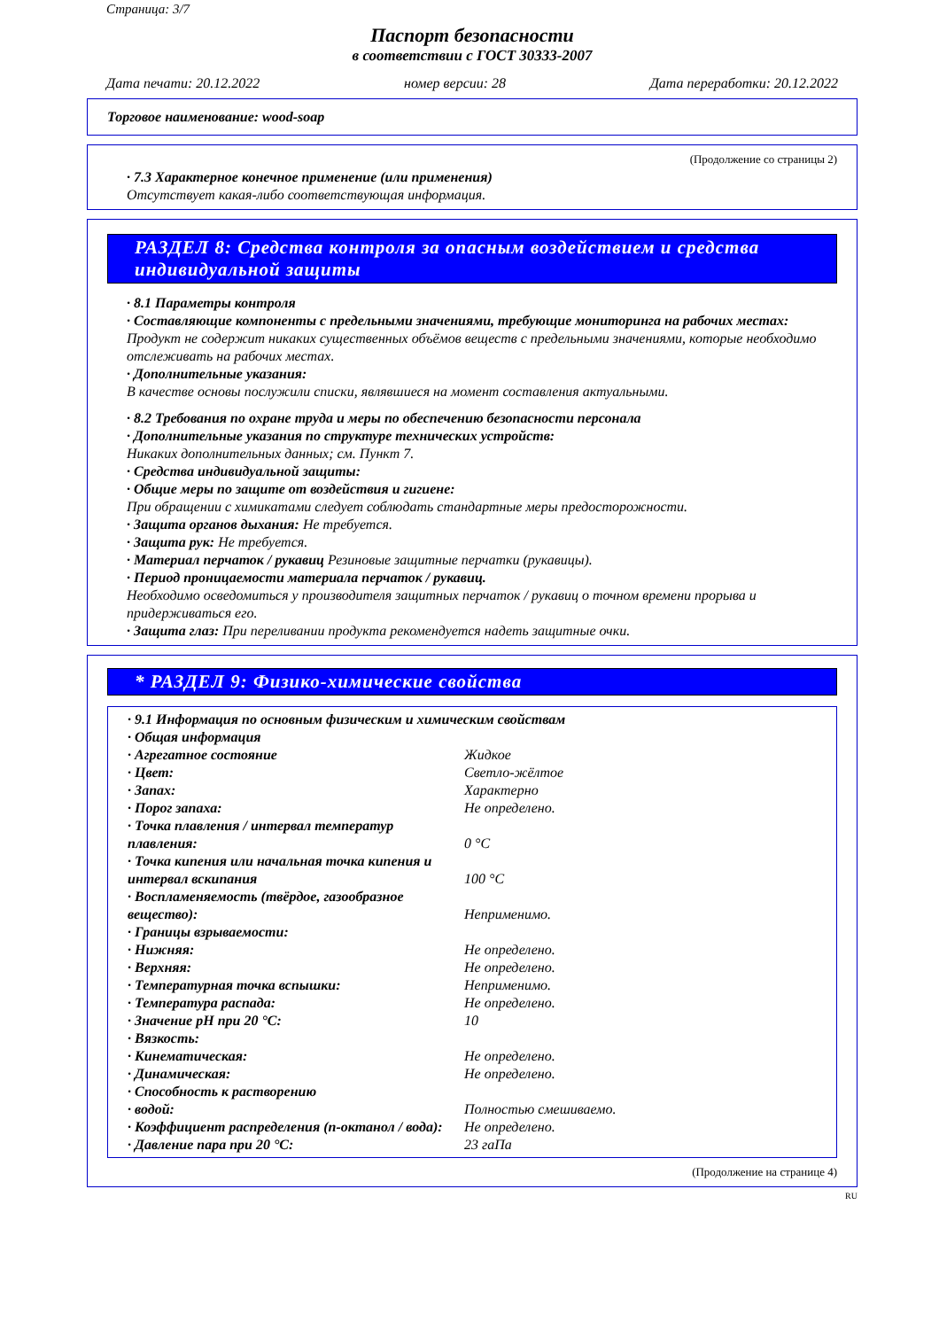Страница: 3/7
Паспорт безопасности
в соответствии с ГОСТ 30333-2007
Дата печати: 20.12.2022 номер версии: 28 Дата переработки: 20.12.2022
Торговое наименование: wood-soap
(Продолжение со страницы 2)
· 7.3 Характерное конечное применение (или применения)
Отсутствует какая-либо соответствующая информация.
РАЗДЕЛ 8: Средства контроля за опасным воздействием и средства индивидуальной защиты
· 8.1 Параметры контроля
· Составляющие компоненты с предельными значениями, требующие мониторинга на рабочих местах:
Продукт не содержит никаких существенных объёмов веществ с предельными значениями, которые необходимо отслеживать на рабочих местах.
· Дополнительные указания:
В качестве основы послужили списки, являвшиеся на момент составления актуальными.
· 8.2 Требования по охране труда и меры по обеспечению безопасности персонала
· Дополнительные указания по структуре технических устройств:
Никаких дополнительных данных; см. Пункт 7.
· Средства индивидуальной защиты:
· Общие меры по защите от воздействия и гигиене:
При обращении с химикатами следует соблюдать стандартные меры предосторожности.
· Защита органов дыхания: Не требуется.
· Защита рук: Не требуется.
· Материал перчаток / рукавиц Резиновые защитные перчатки (рукавицы).
· Период проницаемости материала перчаток / рукавиц.
Необходимо осведомиться у производителя защитных перчаток / рукавиц о точном времени прорыва и придерживаться его.
· Защита глаз: При переливании продукта рекомендуется надеть защитные очки.
* РАЗДЕЛ 9: Физико-химические свойства
| · 9.1 Информация по основным физическим и химическим свойствам | |
| · Общая информация | |
| · Агрегатное состояние | Жидкое |
| · Цвет: | Светло-жёлтое |
| · Запах: | Характерно |
| · Порог запаха: | Не определено. |
| · Точка плавления / интервал температур плавления: | 0 °C |
| · Точка кипения или начальная точка кипения и интервал вскипания | 100 °C |
| · Воспламеняемость (твёрдое, газообразное вещество): | Неприменимо. |
| · Границы взрываемости: | |
| · Нижняя: | Не определено. |
| · Верхняя: | Не определено. |
| · Температурная точка вспышки: | Неприменимо. |
| · Температура распада: | Не определено. |
| · Значение pH при 20 °C: | 10 |
| · Вязкость: | |
| · Кинематическая: | Не определено. |
| · Динамическая: | Не определено. |
| · Способность к растворению | |
| · водой: | Полностью смешиваемо. |
| · Коэффициент распределения (n-октанол / вода): | Не определено. |
| · Давление пара при 20 °C: | 23 гаПа |
(Продолжение на странице 4)
RU